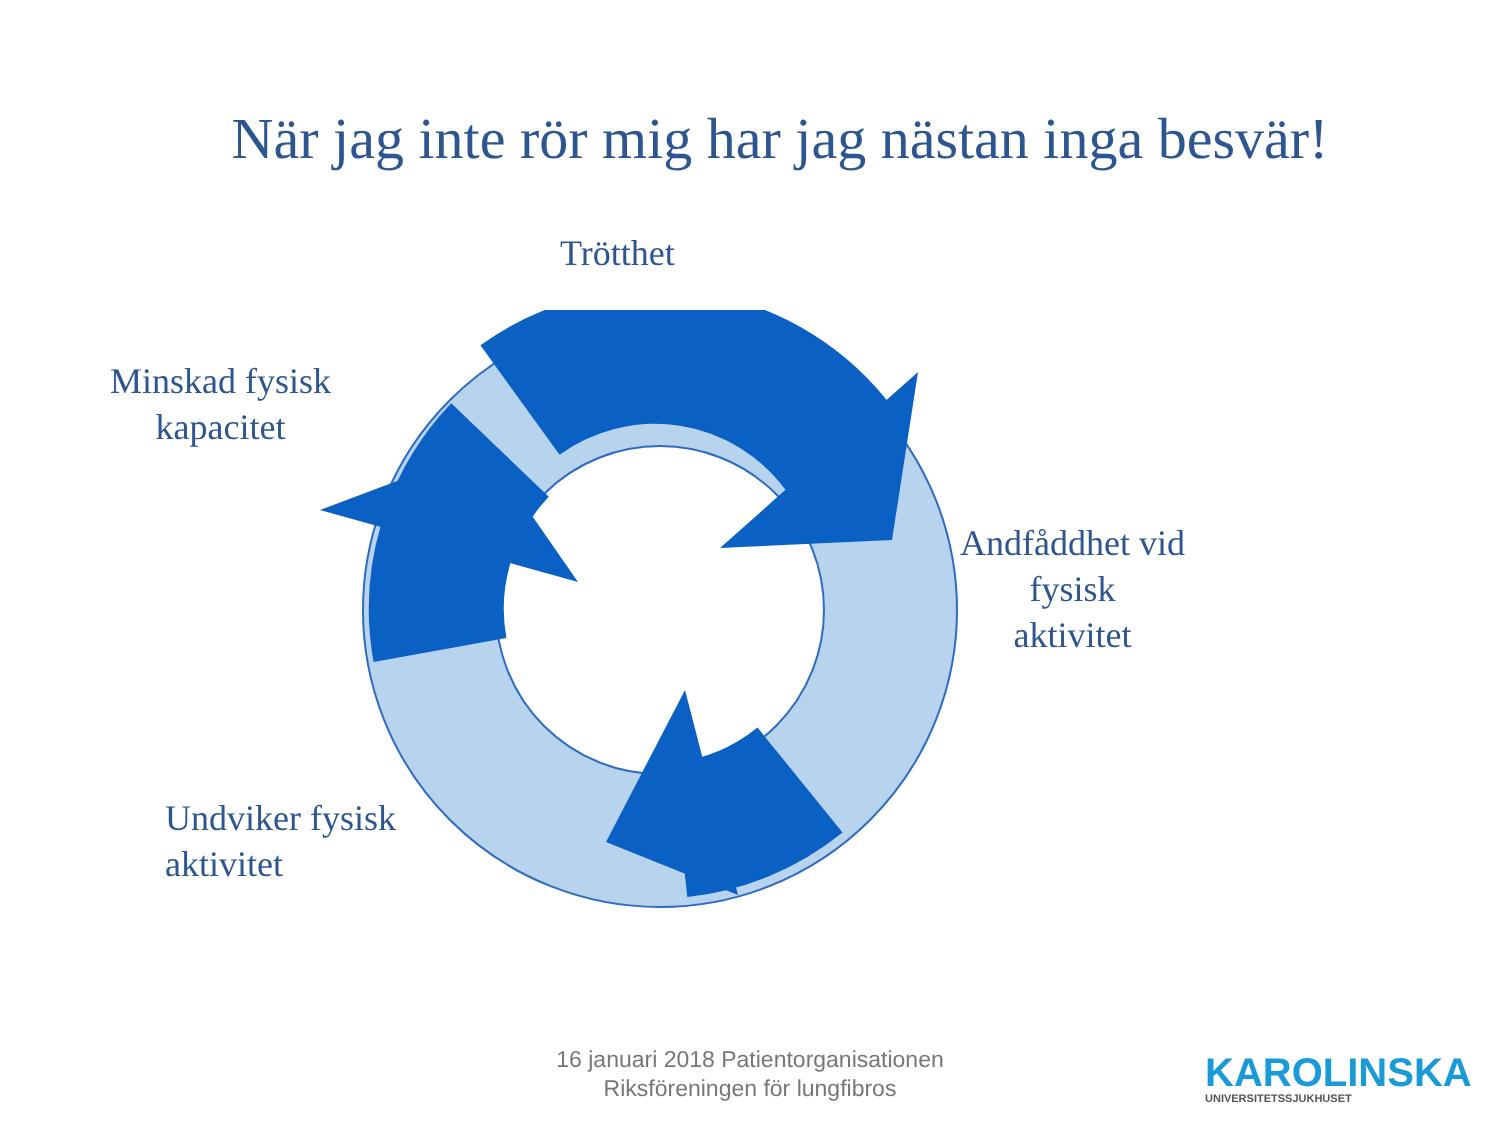När jag inte rör mig har jag nästan inga besvär!
Trötthet
Minskad fysisk
kapacitet
Andfåddhet vid
fysisk
aktivitet
Undviker fysisk
aktivitet
16 januari 2018 Patientorganisationen
Riksföreningen för lungfibros
KAROLINSKA
UNIVERSITETSSJUKHUSET